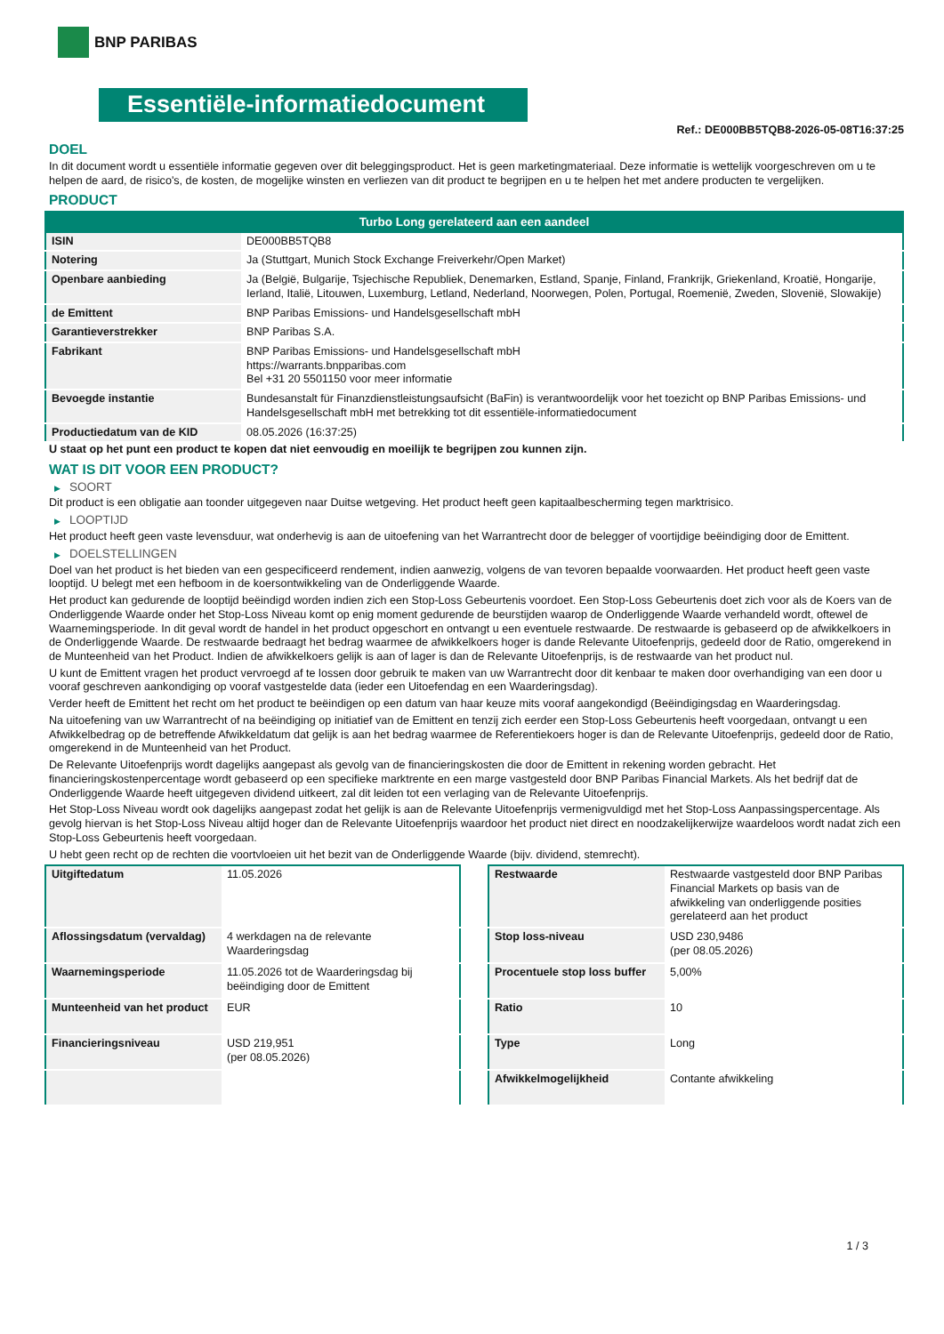BNP PARIBAS
Essentiële-informatiedocument
Ref.: DE000BB5TQB8-2026-05-08T16:37:25
DOEL
In dit document wordt u essentiële informatie gegeven over dit beleggingsproduct. Het is geen marketingmateriaal. Deze informatie is wettelijk voorgeschreven om u te helpen de aard, de risico's, de kosten, de mogelijke winsten en verliezen van dit product te begrijpen en u te helpen het met andere producten te vergelijken.
PRODUCT
| Turbo Long gerelateerd aan een aandeel | |
| --- | --- |
| ISIN | DE000BB5TQB8 |
| Notering | Ja (Stuttgart, Munich Stock Exchange Freiverkehr/Open Market) |
| Openbare aanbieding | Ja (België, Bulgarije, Tsjechische Republiek, Denemarken, Estland, Spanje, Finland, Frankrijk, Griekenland, Kroatië, Hongarije, Ierland, Italië, Litouwen, Luxemburg, Letland, Nederland, Noorwegen, Polen, Portugal, Roemenië, Zweden, Slovenië, Slowakije) |
| de Emittent | BNP Paribas Emissions- und Handelsgesellschaft mbH |
| Garantieverstrekker | BNP Paribas S.A. |
| Fabrikant | BNP Paribas Emissions- und Handelsgesellschaft mbH https://warrants.bnpparibas.com Bel +31 20 5501150 voor meer informatie |
| Bevoegde instantie | Bundesanstalt für Finanzdienstleistungsaufsicht (BaFin) is verantwoordelijk voor het toezicht op BNP Paribas Emissions- und Handelsgesellschaft mbH met betrekking tot dit essentiële-informatiedocument |
| Productiedatum van de KID | 08.05.2026 (16:37:25) |
U staat op het punt een product te kopen dat niet eenvoudig en moeilijk te begrijpen zou kunnen zijn.
WAT IS DIT VOOR EEN PRODUCT?
▶ SOORT
Dit product is een obligatie aan toonder uitgegeven naar Duitse wetgeving. Het product heeft geen kapitaalbescherming tegen marktrisico.
▶ LOOPTIJD
Het product heeft geen vaste levensduur, wat onderhevig is aan de uitoefening van het Warrantrecht door de belegger of voortijdige beëindiging door de Emittent.
▶ DOELSTELLINGEN
Doel van het product is het bieden van een gespecificeerd rendement, indien aanwezig, volgens de van tevoren bepaalde voorwaarden. Het product heeft geen vaste looptijd. U belegt met een hefboom in de koersontwikkeling van de Onderliggende Waarde.
Het product kan gedurende de looptijd beëindigd worden indien zich een Stop-Loss Gebeurtenis voordoet. Een Stop-Loss Gebeurtenis doet zich voor als de Koers van de Onderliggende Waarde onder het Stop-Loss Niveau komt op enig moment gedurende de beurstijden waarop de Onderliggende Waarde verhandeld wordt, oftewel de Waarnemingsperiode. In dit geval wordt de handel in het product opgeschort en ontvangt u een eventuele restwaarde. De restwaarde is gebaseerd op de afwikkelkoers in de Onderliggende Waarde. De restwaarde bedraagt het bedrag waarmee de afwikkelkoers hoger is dande Relevante Uitoefenprijs, gedeeld door de Ratio, omgerekend in de Munteenheid van het Product. Indien de afwikkelkoers gelijk is aan of lager is dan de Relevante Uitoefenprijs, is de restwaarde van het product nul.
U kunt de Emittent vragen het product vervroegd af te lossen door gebruik te maken van uw Warrantrecht door dit kenbaar te maken door overhandiging van een door u vooraf geschreven aankondiging op vooraf vastgestelde data (ieder een Uitoefendag en een Waarderingsdag).
Verder heeft de Emittent het recht om het product te beëindigen op een datum van haar keuze mits vooraf aangekondigd (Beëindigingsdag en Waarderingsdag.
Na uitoefening van uw Warrantrecht of na beëindiging op initiatief van de Emittent en tenzij zich eerder een Stop-Loss Gebeurtenis heeft voorgedaan, ontvangt u een Afwikkelbedrag op de betreffende Afwikkeldatum dat gelijk is aan het bedrag waarmee de Referentiekoers hoger is dan de Relevante Uitoefenprijs, gedeeld door de Ratio, omgerekend in de Munteenheid van het Product.
De Relevante Uitoefenprijs wordt dagelijks aangepast als gevolg van de financieringskosten die door de Emittent in rekening worden gebracht. Het financieringskostenpercentage wordt gebaseerd op een specifieke marktrente en een marge vastgesteld door BNP Paribas Financial Markets. Als het bedrijf dat de Onderliggende Waarde heeft uitgegeven dividend uitkeert, zal dit leiden tot een verlaging van de Relevante Uitoefenprijs.
Het Stop-Loss Niveau wordt ook dagelijks aangepast zodat het gelijk is aan de Relevante Uitoefenprijs vermenigvuldigd met het Stop-Loss Aanpassingspercentage. Als gevolg hiervan is het Stop-Loss Niveau altijd hoger dan de Relevante Uitoefenprijs waardoor het product niet direct en noodzakelijkerwijze waardeloos wordt nadat zich een Stop-Loss Gebeurtenis heeft voorgedaan.
U hebt geen recht op de rechten die voortvloeien uit het bezit van de Onderliggende Waarde (bijv. dividend, stemrecht).
| Uitgiftedatum | 11.05.2026 |
| Aflossingsdatum (vervaldag) | 4 werkdagen na de relevante Waarderingsdag |
| Waarnemingsperiode | 11.05.2026 tot de Waarderingsdag bij beëindiging door de Emittent |
| Munteenheid van het product | EUR |
| Financieringsniveau | USD 219,951 (per 08.05.2026) |
| Restwaarde | Restwaarde vastgesteld door BNP Paribas Financial Markets op basis van de afwikkeling van onderliggende posities gerelateerd aan het product |
| Stop loss-niveau | USD 230,9486 (per 08.05.2026) |
| Procentuele stop loss buffer | 5,00% |
| Ratio | 10 |
| Type | Long |
| Afwikkelmogelijkheid | Contante afwikkeling |
1 / 3